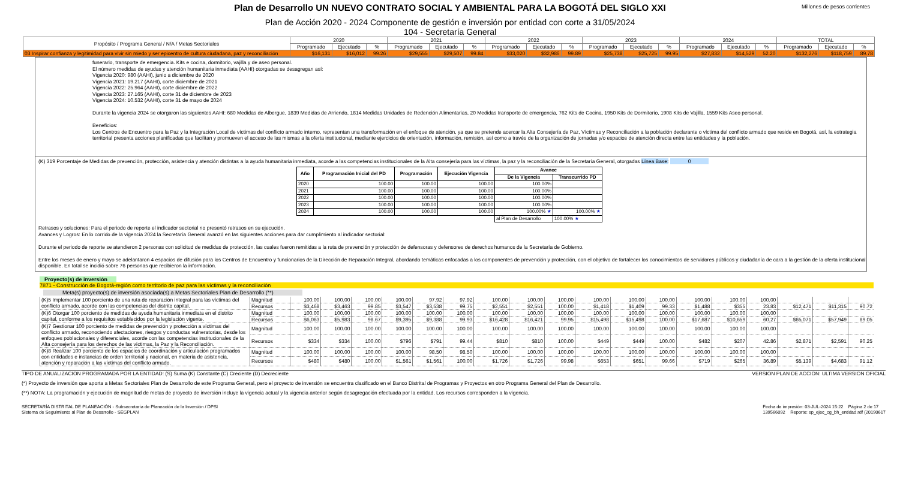Millones de pesos corrientes
Plan de Desarrollo UN NUEVO CONTRATO SOCIAL Y AMBIENTAL PARA LA BOGOTÁ DEL SIGLO XXI
Plan de Acción 2020 - 2024 Componente de gestión e inversión por entidad con corte a 31/05/2024
104 - Secretaría General
| Propósito / Programa General / N/A / Metas Sectoriales | 2020 | | | 2021 | | | 2022 | | | 2023 | | | 2024 | | | TOTAL | | |
| --- | --- | --- | --- | --- | --- | --- | --- | --- | --- | --- | --- | --- | --- | --- | --- | --- | --- | --- |
| | Programado | Ejecutado | % | Programado | Ejecutado | % | Programado | Ejecutado | % | Programado | Ejecutado | % | Programado | Ejecutado | % | Programado | Ejecutado | % |
| 03 Inspirar confianza y legitimidad para vivir sin miedo y ser epicentro de cultura ciudadana, paz y reconciliación | $16,131 | $16,012 | 99.26 | $29,555 | $29,507 | 99.84 | $33,020 | $32,986 | 99.89 | $25,738 | $25,725 | 99.95 | $27,832 | $14,529 | 52.20 | $132,276 | $118,759 | 89.78 |
funerario, transporte de emergencia. Kits e cocina, dormitorio, vajilla y de aseo personal.
El número medidas de ayudas y atención humanitaria inmediata (AAHI) otorgadas se desagregan así:
Vigencia 2020: 980 (AAHI), junio a diciembre de 2020
Vigencia 2021: 19.217 (AAHI), corte diciembre de 2021
Vigencia 2022: 25.964 (AAHI), corte diciembre de 2022
Vigencia 2023: 27.165 (AAHI), corte 31 de diciembre de 2023
Vigencia 2024: 10.532 (AAHI), corte 31 de mayo de 2024
Durante la vigencia 2024 se otorgaron las siguientes AAHI: 680 Medidas de Albergue, 1839 Medidas de Arriendo, 1814 Medidas Unidades de Redención Alimentarias, 20 Medidas transporte de emergencia, 762 Kits de Cocina, 1950 Kits de Dormitorio, 1908 Kits de Vajilla, 1559 Kits Aseo personal.
Beneficios:
Los Centros de Encuentro para la Paz y la Integración Local de víctimas del conflicto armado interno, representan una transformación en el enfoque de atención, ya que se pretende acercar la Alta Consejería de Paz, Víctimas y Reconciliación a la población declarante o víctima del conflicto armado que reside en Bogotá, así, la estrategia territorial presenta acciones planificadas que facilitan y promueven el acceso de las mismas a la oferta institucional, mediante ejercicios de orientación, información, remisión, así como a través de la organización de jornadas y/o espacios de atención directa entre las entidades y la población.
(K) 319 Porcentaje de Medidas de prevención, protección, asistencia y atención distintas a la ayuda humanitaria inmediata, acorde a las competencias institucionales de la Alta consejería para las víctimas, la paz y la reconciliación de la Secretaría General, otorgadas Línea Base: 0
| Año | Programación Inicial del PD | Programación | Ejecución Vigencia | Avance | |
| --- | --- | --- | --- | --- | --- |
| | | | | De la Vigencia | Transcurrido PD |
| 2020 | 100.00 | 100.00 | 100.00 | 100.00% | |
| 2021 | 100.00 | 100.00 | 100.00 | 100.00% | |
| 2022 | 100.00 | 100.00 | 100.00 | 100.00% | |
| 2023 | 100.00 | 100.00 | 100.00 | 100.00% | |
| 2024 | 100.00 | 100.00 | 100.00 | 100.00% ★ | 100.00% ★ |
| | | | | al Plan de Desarrollo | 100.00% ★ |
Retrasos y soluciones: Para el periodo de reporte el indicador sectorial no presentó retrasos en su ejecución.
Avances y Logros: En lo corrido de la vigencia 2024 la Secretaría General avanzó en las siguientes acciones para dar cumplimiento al indicador sectorial:
Durante el periodo de reporte se atendieron 2 personas con solicitud de medidas de protección, las cuales fueron remitidas a la ruta de prevención y protección de defensoras y defensores de derechos humanos de la Secretaría de Gobierno.
Entre los meses de enero y mayo se adelantaron 4 espacios de difusión para los Centros de Encuentro y funcionarios de la Dirección de Reparación Integral, abordando temáticas enfocadas a los componentes de prevención y protección, con el objetivo de fortalecer los conocimientos de servidores públicos y ciudadanía de cara a la gestión de la oferta institucional disponible. En total se incidió sobre 76 personas que recibieron la información.
Proyecto(s) de inversión
7871 - Construcción de Bogotá-región como territorio de paz para las víctimas y la reconciliación
Meta(s) proyecto(s) de inversión asociada(s) a Metas Sectoriales Plan de Desarrollo (**)
| (K)5 Implementar 100 porciento de una ruta de reparación integral para las víctimas del conflicto armado, acorde con las competencias del distrito capital. | Magnitud | 100.00 | 100.00 | 100.00 | 100.00 | 97.92 | 97.92 | 100.00 | 100.00 | 100.00 | 100.00 | 100.00 | 100.00 | 100.00 | 100.00 | 100.00 | | | |
| | Recursos | $3,468 | $3,463 | 99.85 | $3,547 | $3,538 | 99.75 | $2,551 | $2,551 | 100.00 | $1,418 | $1,409 | 99.33 | $1,488 | $355 | 23.83 | $12,471 | $11,315 | 90.72 |
| (K)6 Otorgar 100 porciento de medidas de ayuda humanitaria inmediata en el distrito capital, conforme a los requisitos establecidos por la legislación vigente. | Magnitud | 100.00 | 100.00 | 100.00 | 100.00 | 100.00 | 100.00 | 100.00 | 100.00 | 100.00 | 100.00 | 100.00 | 100.00 | 100.00 | 100.00 | 100.00 | | | |
| | Recursos | $6,063 | $5,983 | 98.67 | $9,395 | $9,388 | 99.93 | $16,428 | $16,421 | 99.95 | $15,498 | $15,498 | 100.00 | $17,687 | $10,659 | 60.27 | $65,071 | $57,949 | 89.05 |
| (K)7 Gestionar 100 porciento de medidas de prevención y protección a víctimas del conflicto armado, reconociendo afectaciones, riesgos y conductas vulneratorias, desde los enfoques poblacionales y diferenciales, acorde con las competencias institucionales de la Alta consejería para los derechos de las víctimas, la Paz y la Reconciliación. | Magnitud | 100.00 | 100.00 | 100.00 | 100.00 | 100.00 | 100.00 | 100.00 | 100.00 | 100.00 | 100.00 | 100.00 | 100.00 | 100.00 | 100.00 | 100.00 | | | |
| | Recursos | $334 | $334 | 100.00 | $796 | $791 | 99.44 | $810 | $810 | 100.00 | $449 | $449 | 100.00 | $482 | $207 | 42.86 | $2,871 | $2,591 | 90.25 |
| (K)8 Realizar 100 porciento de los espacios de coordinación y articulación programados con entidades e instancias de orden territorial y nacional, en materia de asistencia, atención y reparación a las víctimas del conflicto armado. | Magnitud | 100.00 | 100.00 | 100.00 | 100.00 | 98.50 | 98.50 | 100.00 | 100.00 | 100.00 | 100.00 | 100.00 | 100.00 | 100.00 | 100.00 | 100.00 | | | |
| | Recursos | $480 | $480 | 100.00 | $1,561 | $1,561 | 100.00 | $1,726 | $1,726 | 99.98 | $653 | $651 | 99.66 | $719 | $265 | 36.89 | $5,139 | $4,683 | 91.12 |
TIPO DE ANUALIZACION PROGRAMADA POR LA ENTIDAD: (S) Suma (K) Constante (C) Creciente (D) Decreciente VERSION PLAN DE ACCION: ULTIMA VERSION OFICIAL
(*) Proyecto de inversión que aporta a Metas Sectoriales Plan de Desarrollo de este Programa General, pero el proyecto de inversión se encuentra clasificado en el Banco Distrital de Programas y Proyectos en otro Programa General del Plan de Desarrollo.
(**) NOTA: La programación y ejecución de magnitud de metas de proyecto de inversión incluye la vigencia actual y la vigencia anterior según desagregación efectuada por la entidad. Los recursos corresponden a la vigencia.
SECRETARÍA DISTRITAL DE PLANEACIÓN - Subsecretaría de Planeación de la Inversión / DPSI
Sistema de Seguimiento al Plan de Desarrollo - SEGPLAN Fecha de impresión: 03-JUL-2024 15:22 Página 2 de 17
139566092 Reporte: sp_ejec_cg_bh_entidad.rdf (20190617